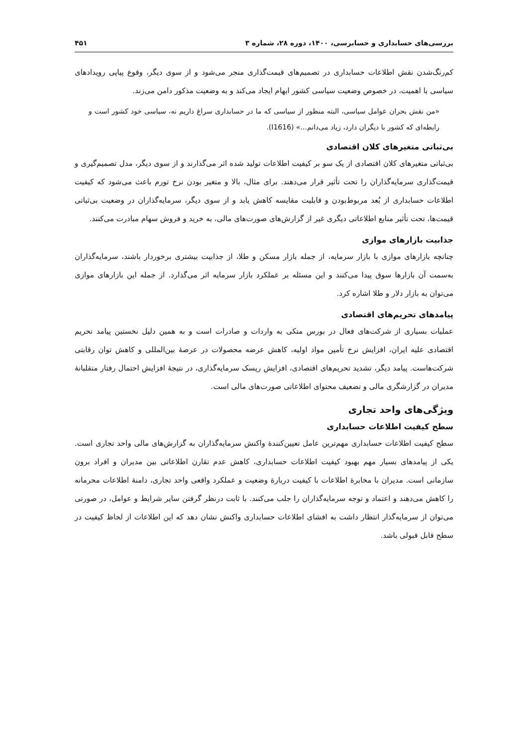بررسی‌های حسابداری و حسابرسی، ۱۴۰۰، دوره ۲۸، شماره ۳ ۴۵۱
کم‌رنگ‌شدن نقش اطلاعات حسابداری در تصمیم‌های قیمت‌گذاری منجر می‌شود و از سوی دیگر، وقوع پیاپی رویدادهای سیاسی با اهمیت، در خصوص وضعیت سیاسی کشور ابهام ایجاد می‌کند و به وضعیت مذکور دامن می‌زند.
«من نقش بحران عوامل سیاسی، البته منظور از سیاسی که ما در حسابداری سراغ داریم نه، سیاسی خود کشور است و رابطه‌ای که کشور با دیگران دارد، زیاد می‌دانم...» (I1616).
بی‌ثباتی متغیرهای کلان اقتصادی
بی‌ثباتی متغیرهای کلان اقتصادی از یک سو بر کیفیت اطلاعات تولید شده اثر می‌گذارند و از سوی دیگر، مدل تصمیم‌گیری و قیمت‌گذاری سرمایه‌گذاران را تحت تأثیر قرار می‌دهند. برای مثال، بالا و متغیر بودن نرخ تورم باعث می‌شود که کیفیت اطلاعات حسابداری از بُعد مربوط‌بودن و قابلیت مقایسه کاهش یابد و از سوی دیگر، سرمایه‌گذاران در وضعیت بی‌ثباتی قیمت‌ها، تحت تأثیر منابع اطلاعاتی دیگری غیر از گزارش‌های صورت‌های مالی، به خرید و فروش سهام مبادرت می‌کنند.
جذابیت بازارهای موازی
چنانچه بازارهای موازی با بازار سرمایه، از جمله بازار مسکن و طلا، از جذابیت بیشتری برخوردار باشند، سرمایه‌گذاران به‌سمت آن بازارها سوق پیدا می‌کنند و این مسئله بر عملکرد بازار سرمایه اثر می‌گذارد. از جمله این بازارهای موازی می‌توان به بازار دلار و طلا اشاره کرد.
پیامدهای تحریم‌های اقتصادی
عملیات بسیاری از شرکت‌های فعال در بورس متکی به واردات و صادرات است و به همین دلیل نخستین پیامد تحریم اقتصادی علیه ایران، افزایش نرخ تأمین مواد اولیه، کاهش عرضه محصولات در عرصهٔ بین‌المللی و کاهش توان رقابتی شرکت‌هاست. پیامد دیگر، تشدید تحریم‌های اقتصادی، افزایش ریسک سرمایه‌گذاری، در نتیجهٔ افزایش احتمال رفتار متقلبانهٔ مدیران در گزارشگری مالی و تضعیف محتوای اطلاعاتی صورت‌های مالی است.
ویژگی‌های واحد تجاری
سطح کیفیت اطلاعات حسابداری
سطح کیفیت اطلاعات حسابداری مهم‌ترین عامل تعیین‌کنندهٔ واکنش سرمایه‌گذاران به گزارش‌های مالی واحد تجاری است. یکی از پیامدهای بسیار مهم بهبود کیفیت اطلاعات حسابداری، کاهش عدم تقارن اطلاعاتی بین مدیران و افراد برون سازمانی است. مدیران با مخابرهٔ اطلاعات با کیفیت دربارهٔ وضعیت و عملکرد واقعی واحد تجاری، دامنهٔ اطلاعات محرمانه را کاهش می‌دهند و اعتماد و توجه سرمایه‌گذاران را جلب می‌کنند. با ثابت درنظر گرفتن سایر شرایط و عوامل، در صورتی می‌توان از سرمایه‌گذار انتظار داشت به افشای اطلاعات حسابداری واکنش نشان دهد که این اطلاعات از لحاظ کیفیت در سطح قابل قبولی باشد.